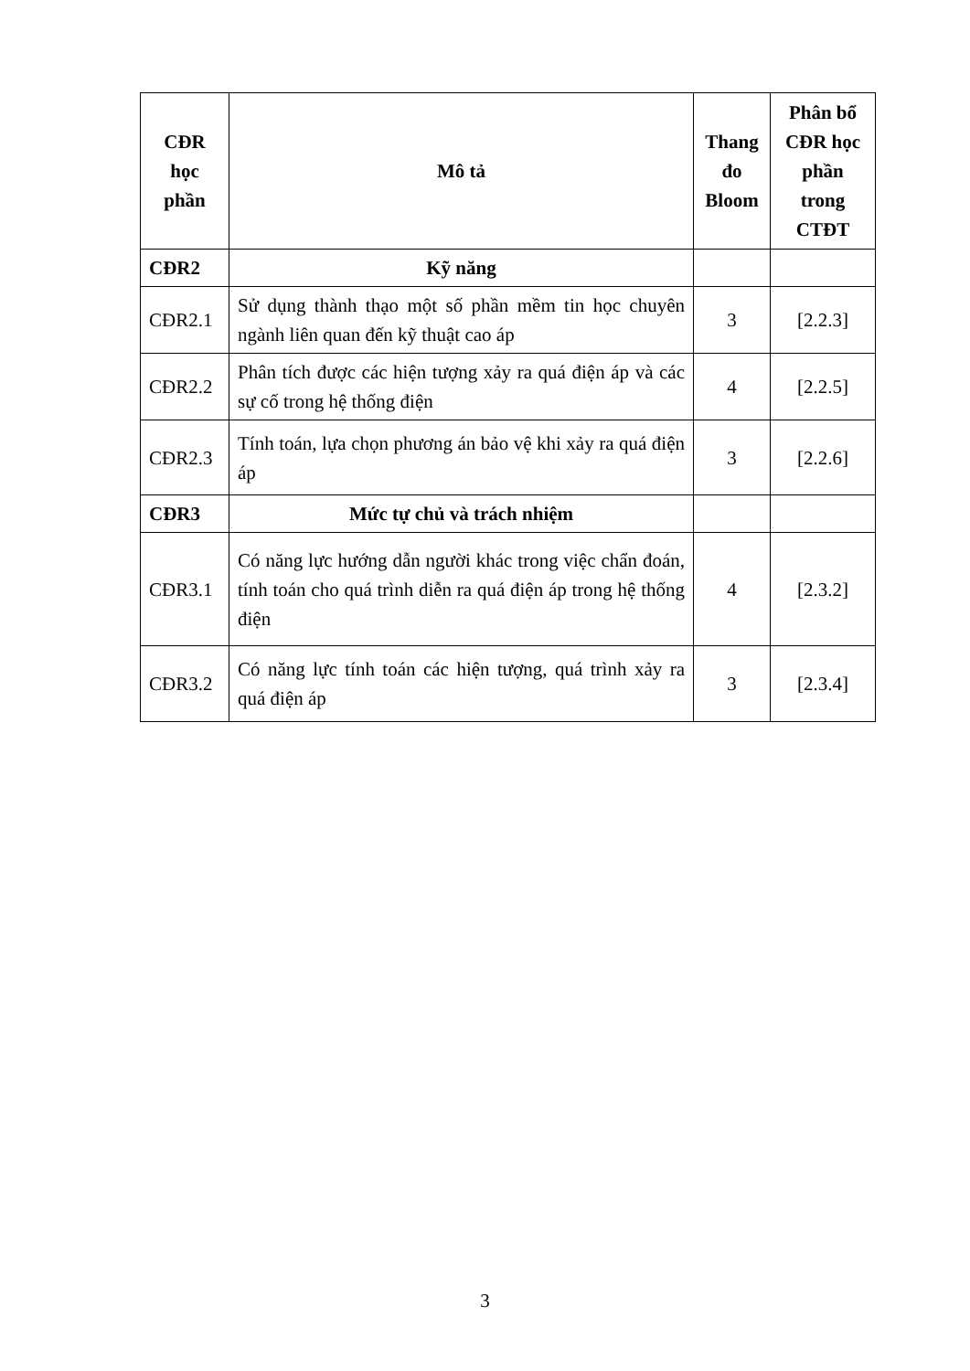| CĐR học phần | Mô tả | Thang đo Bloom | Phân bổ CĐR học phần trong CTĐT |
| --- | --- | --- | --- |
| CĐR2 | Kỹ năng | | |
| CĐR2.1 | Sử dụng thành thạo một số phần mềm tin học chuyên ngành liên quan đến kỹ thuật cao áp | 3 | [2.2.3] |
| CĐR2.2 | Phân tích được các hiện tượng xảy ra quá điện áp và các sự cố trong hệ thống điện | 4 | [2.2.5] |
| CĐR2.3 | Tính toán, lựa chọn phương án bảo vệ khi xảy ra quá điện áp | 3 | [2.2.6] |
| CĐR3 | Mức tự chủ và trách nhiệm | | |
| CĐR3.1 | Có năng lực hướng dẫn người khác trong việc chẩn đoán, tính toán cho quá trình diễn ra quá điện áp trong hệ thống điện | 4 | [2.3.2] |
| CĐR3.2 | Có năng lực tính toán các hiện tượng, quá trình xảy ra quá điện áp | 3 | [2.3.4] |
3